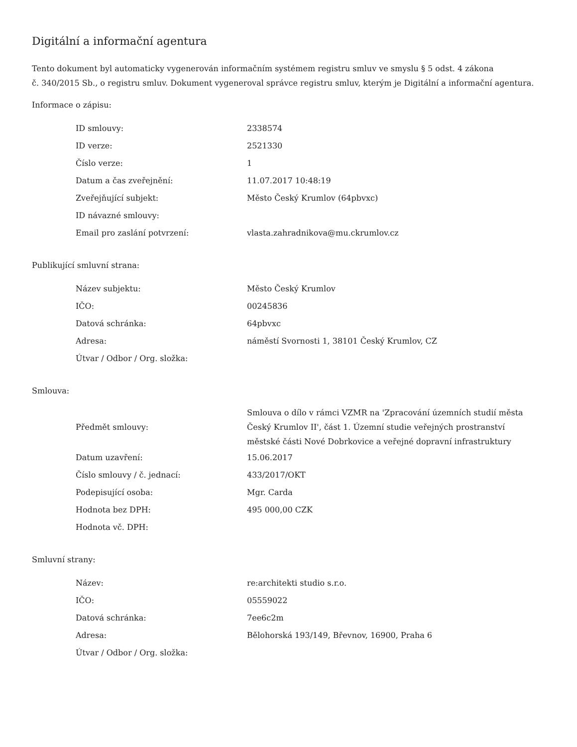Digitální a informační agentura
Tento dokument byl automaticky vygenerován informačním systémem registru smluv ve smyslu § 5 odst. 4 zákona
č. 340/2015 Sb., o registru smluv. Dokument vygeneroval správce registru smluv, kterým je Digitální a informační agentura.
Informace o zápisu:
| ID smlouvy: | 2338574 |
| ID verze: | 2521330 |
| Číslo verze: | 1 |
| Datum a čas zveřejnění: | 11.07.2017 10:48:19 |
| Zveřejňující subjekt: | Město Český Krumlov (64pbvxc) |
| ID návazné smlouvy: | |
| Email pro zaslání potvrzení: | vlasta.zahradnikova@mu.ckrumlov.cz |
Publikující smluvní strana:
| Název subjektu: | Město Český Krumlov |
| IČO: | 00245836 |
| Datová schránka: | 64pbvxc |
| Adresa: | náměstí Svornosti 1, 38101 Český Krumlov, CZ |
| Útvar / Odbor / Org. složka: | |
Smlouva:
| Předmět smlouvy: | Smlouva o dílo v rámci VZMR na 'Zpracování územních studií města Český Krumlov II', část 1. Územní studie veřejných prostranství městské části Nové Dobrkovice a veřejné dopravní infrastruktury |
| Datum uzavření: | 15.06.2017 |
| Číslo smlouvy / č. jednací: | 433/2017/OKT |
| Podepisující osoba: | Mgr. Carda |
| Hodnota bez DPH: | 495 000,00 CZK |
| Hodnota vč. DPH: | |
Smluvní strany:
| Název: | re:architekti studio s.r.o. |
| IČO: | 05559022 |
| Datová schránka: | 7ee6c2m |
| Adresa: | Bělohorská 193/149, Břevnov, 16900, Praha 6 |
| Útvar / Odbor / Org. složka: | |